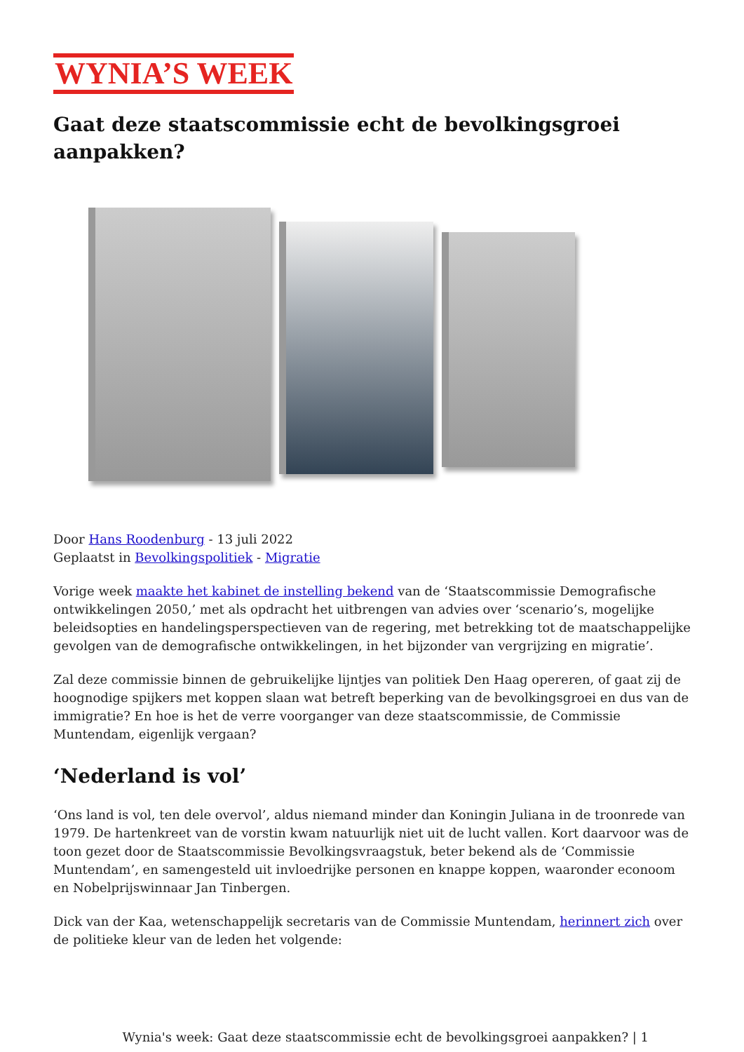WYNIA’S WEEK
Gaat deze staatscommissie echt de bevolkingsgroei aanpakken?
Door Hans Roodenburg - 13 juli 2022
Geplaatst in Bevolkingspolitiek - Migratie
Vorige week maakte het kabinet de instelling bekend van de ‘Staatscommissie Demografische ontwikkelingen 2050,’ met als opdracht het uitbrengen van advies over ‘scenario’s, mogelijke beleidsopties en handelingsperspectieven van de regering, met betrekking tot de maatschappelijke gevolgen van de demografische ontwikkelingen, in het bijzonder van vergrijzing en migratie’.
Zal deze commissie binnen de gebruikelijke lijntjes van politiek Den Haag opereren, of gaat zij de hoognodige spijkers met koppen slaan wat betreft beperking van de bevolkingsgroei en dus van de immigratie? En hoe is het de verre voorganger van deze staatscommissie, de Commissie Muntendam, eigenlijk vergaan?
‘Nederland is vol’
‘Ons land is vol, ten dele overvol’, aldus niemand minder dan Koningin Juliana in de troonrede van 1979. De hartenkreet van de vorstin kwam natuurlijk niet uit de lucht vallen. Kort daarvoor was de toon gezet door de Staatscommissie Bevolkingsvraagstuk, beter bekend als de ‘Commissie Muntendam’, en samengesteld uit invloedrijke personen en knappe koppen, waaronder econoom en Nobelprijswinnaar Jan Tinbergen.
Dick van der Kaa, wetenschappelijk secretaris van de Commissie Muntendam, herinnert zich over de politieke kleur van de leden het volgende:
Wynia's week: Gaat deze staatscommissie echt de bevolkingsgroei aanpakken? | 1